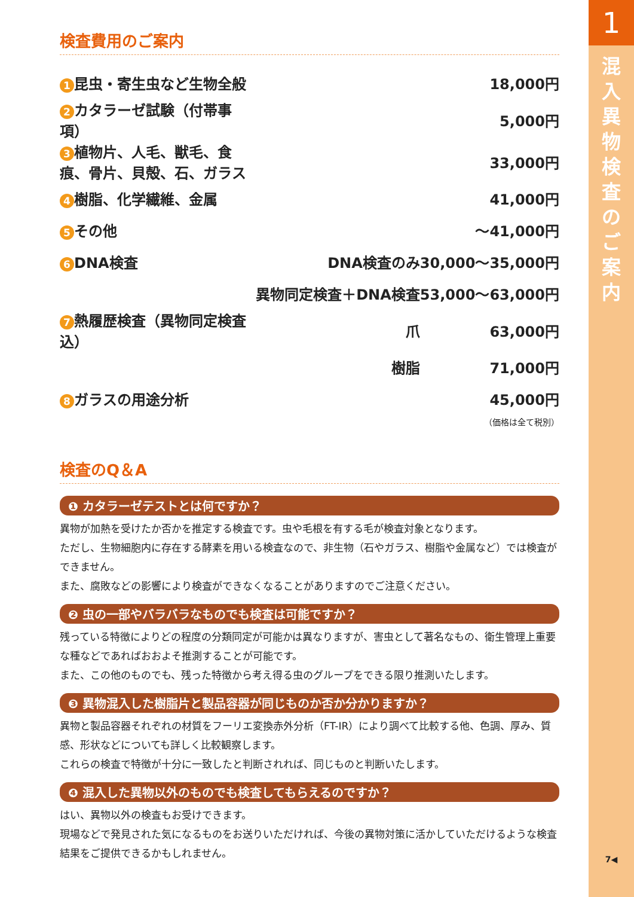検査費用のご案内
| 1 昆虫・寄生虫など生物全般 | | 18,000円 |
| 2 カタラーゼ試験（付帯事項） | | 5,000円 |
| 3 植物片、人毛、獣毛、食痕、骨片、貝殻、石、ガラス | | 33,000円 |
| 4 樹脂、化学繊維、金属 | | 41,000円 |
| 5 その他 | | ～41,000円 |
| 6 DNA検査 | DNA検査のみ | 30,000～35,000円 |
| | 異物同定検査＋DNA検査 | 53,000～63,000円 |
| 7 熱履歴検査（異物同定検査込） | 爪 | 63,000円 |
| | 樹脂 | 71,000円 |
| 8 ガラスの用途分析 | | 45,000円 |
（価格は全て税別）
検査のQ＆A
❶ カタラーゼテストとは何ですか？
異物が加熱を受けたか否かを推定する検査です。虫や毛根を有する毛が検査対象となります。
ただし、生物細胞内に存在する酵素を用いる検査なので、非生物（石やガラス、樹脂や金属など）では検査ができません。
また、腐敗などの影響により検査ができなくなることがありますのでご注意ください。
❷ 虫の一部やバラバラなものでも検査は可能ですか？
残っている特徴によりどの程度の分類同定が可能かは異なりますが、害虫として著名なもの、衛生管理上重要な種などであればおおよそ推測することが可能です。
また、この他のものでも、残った特徴から考え得る虫のグループをできる限り推測いたします。
❸ 異物混入した樹脂片と製品容器が同じものか否か分かりますか？
異物と製品容器それぞれの材質をフーリエ変換赤外分析（FT-IR）により調べて比較する他、色調、厚み、質感、形状などについても詳しく比較観察します。
これらの検査で特徴が十分に一致したと判断されれば、同じものと判断いたします。
❹ 混入した異物以外のものでも検査してもらえるのですか？
はい、異物以外の検査もお受けできます。
現場などで発見された気になるものをお送りいただければ、今後の異物対策に活かしていただけるような検査結果をご提供できるかもしれません。
1
混
入
異
物
検
査
の
ご
案
内
7◀